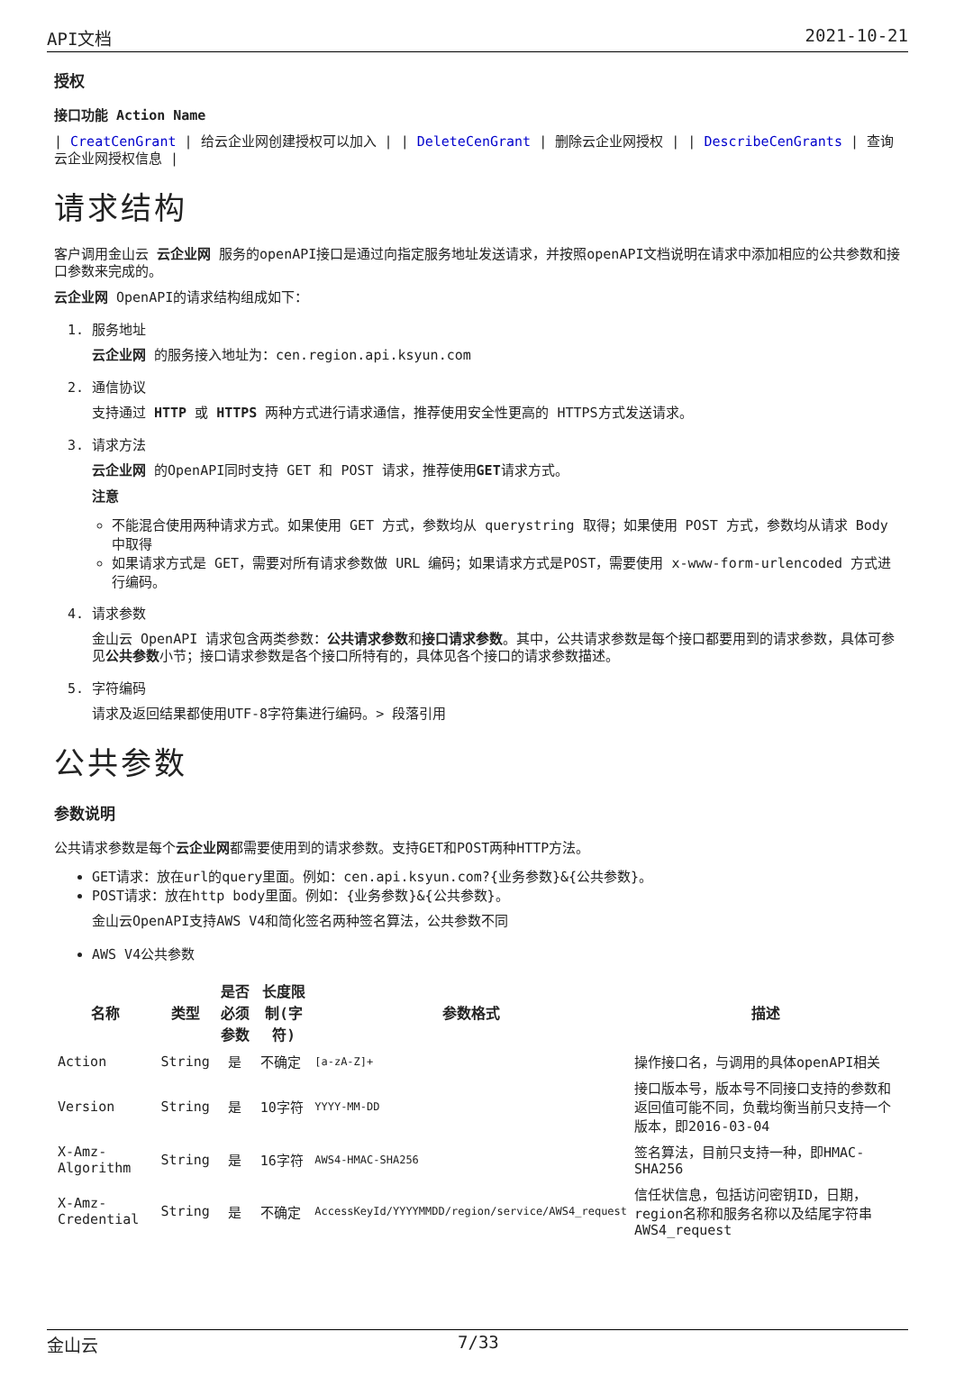API文档 2021-10-21
授权
接口功能 Action Name
| CreatCenGrant | 给云企业网创建授权可以加入 | | DeleteCenGrant | 删除云企业网授权 | | DescribeCenGrants | 查询云企业网授权信息 |
请求结构
客户调用金山云 云企业网 服务的openAPI接口是通过向指定服务地址发送请求，并按照openAPI文档说明在请求中添加相应的公共参数和接口参数来完成的。
云企业网 OpenAPI的请求结构组成如下：
1. 服务地址
云企业网 的服务接入地址为：cen.region.api.ksyun.com
2. 通信协议
支持通过 HTTP 或 HTTPS 两种方式进行请求通信，推荐使用安全性更高的 HTTPS方式发送请求。
3. 请求方法
云企业网 的OpenAPI同时支持 GET 和 POST 请求，推荐使用GET请求方式。
注意
不能混合使用两种请求方式。如果使用 GET 方式，参数均从 querystring 取得；如果使用 POST 方式，参数均从请求 Body 中取得
如果请求方式是 GET，需要对所有请求参数做 URL 编码；如果请求方式是POST，需要使用 x-www-form-urlencoded 方式进行编码。
4. 请求参数
金山云 OpenAPI 请求包含两类参数：公共请求参数和接口请求参数。其中，公共请求参数是每个接口都要用到的请求参数，具体可参见公共参数小节；接口请求参数是各个接口所特有的，具体见各个接口的请求参数描述。
5. 字符编码
请求及返回结果都使用UTF-8字符集进行编码。> 段落引用
公共参数
参数说明
公共请求参数是每个云企业网都需要使用到的请求参数。支持GET和POST两种HTTP方法。
GET请求：放在url的query里面。例如：cen.api.ksyun.com?{业务参数}&{公共参数}。
POST请求：放在http body里面。例如：{业务参数}&{公共参数}。
金山云OpenAPI支持AWS V4和简化签名两种签名算法，公共参数不同
AWS V4公共参数
| 名称 | 类型 | 是否必须参数 | 长度限制(字符) | 参数格式 | 描述 |
| --- | --- | --- | --- | --- | --- |
| Action | String | 是 | 不确定 | [a-zA-Z]+ | 操作接口名，与调用的具体openAPI相关 |
| Version | String | 是 | 10字符 | YYYY-MM-DD | 接口版本号，版本号不同接口支持的参数和返回值可能不同，负载均衡当前只支持一个版本，即2016-03-04 |
| X-Amz-Algorithm | String | 是 | 16字符 | AWS4-HMAC-SHA256 | 签名算法，目前只支持一种，即HMAC-SHA256 |
| X-Amz-Credential | String | 是 | 不确定 | AccessKeyId/YYYYMMDD/region/service/AWS4_request | 信任状信息，包括访问密钥ID，日期，region名称和服务名称以及结尾字符串AWS4_request |
金山云 7/33